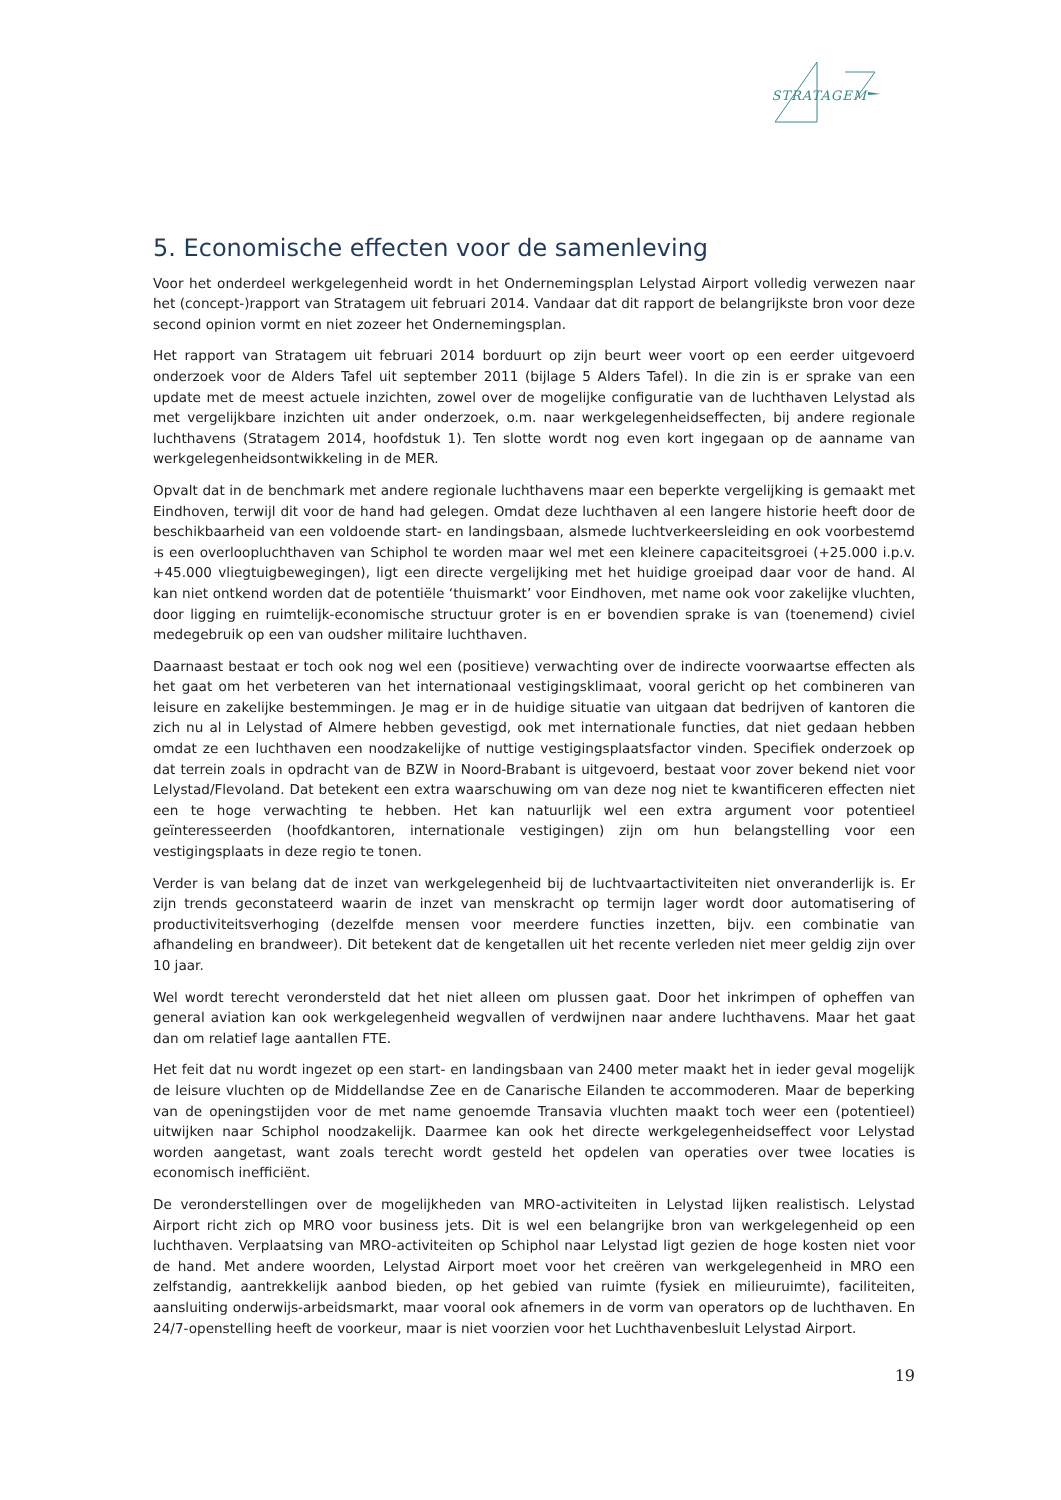STRATAGEM
5. Economische effecten voor de samenleving
Voor het onderdeel werkgelegenheid wordt in het Ondernemingsplan Lelystad Airport volledig verwezen naar het (concept-)rapport van Stratagem uit februari 2014. Vandaar dat dit rapport de belangrijkste bron voor deze second opinion vormt en niet zozeer het Ondernemingsplan.
Het rapport van Stratagem uit februari 2014 borduurt op zijn beurt weer voort op een eerder uitgevoerd onderzoek voor de Alders Tafel uit september 2011 (bijlage 5 Alders Tafel). In die zin is er sprake van een update met de meest actuele inzichten, zowel over de mogelijke configuratie van de luchthaven Lelystad als met vergelijkbare inzichten uit ander onderzoek, o.m. naar werkgelegenheidseffecten, bij andere regionale luchthavens (Stratagem 2014, hoofdstuk 1). Ten slotte wordt nog even kort ingegaan op de aanname van werkgelegenheidsontwikkeling in de MER.
Opvalt dat in de benchmark met andere regionale luchthavens maar een beperkte vergelijking is gemaakt met Eindhoven, terwijl dit voor de hand had gelegen. Omdat deze luchthaven al een langere historie heeft door de beschikbaarheid van een voldoende start- en landingsbaan, alsmede luchtverkeersleiding en ook voorbestemd is een overloopluchthaven van Schiphol te worden maar wel met een kleinere capaciteitsgroei (+25.000 i.p.v. +45.000 vliegtuigbewegingen), ligt een directe vergelijking met het huidige groeipad daar voor de hand. Al kan niet ontkend worden dat de potentiële ‘thuismarkt’ voor Eindhoven, met name ook voor zakelijke vluchten, door ligging en ruimtelijk-economische structuur groter is en er bovendien sprake is van (toenemend) civiel medegebruik op een van oudsher militaire luchthaven.
Daarnaast bestaat er toch ook nog wel een (positieve) verwachting over de indirecte voorwaartse effecten als het gaat om het verbeteren van het internationaal vestigingsklimaat, vooral gericht op het combineren van leisure en zakelijke bestemmingen. Je mag er in de huidige situatie van uitgaan dat bedrijven of kantoren die zich nu al in Lelystad of Almere hebben gevestigd, ook met internationale functies, dat niet gedaan hebben omdat ze een luchthaven een noodzakelijke of nuttige vestigingsplaatsfactor vinden. Specifiek onderzoek op dat terrein zoals in opdracht van de BZW in Noord-Brabant is uitgevoerd, bestaat voor zover bekend niet voor Lelystad/Flevoland. Dat betekent een extra waarschuwing om van deze nog niet te kwantificeren effecten niet een te hoge verwachting te hebben. Het kan natuurlijk wel een extra argument voor potentieel geïnteresseerden (hoofdkantoren, internationale vestigingen) zijn om hun belangstelling voor een vestigingsplaats in deze regio te tonen.
Verder is van belang dat de inzet van werkgelegenheid bij de luchtvaartactiviteiten niet onveranderlijk is. Er zijn trends geconstateerd waarin de inzet van menskracht op termijn lager wordt door automatisering of productiviteitsverhoging (dezelfde mensen voor meerdere functies inzetten, bijv. een combinatie van afhandeling en brandweer). Dit betekent dat de kengetallen uit het recente verleden niet meer geldig zijn over 10 jaar.
Wel wordt terecht verondersteld dat het niet alleen om plussen gaat. Door het inkrimpen of opheffen van general aviation kan ook werkgelegenheid wegvallen of verdwijnen naar andere luchthavens. Maar het gaat dan om relatief lage aantallen FTE.
Het feit dat nu wordt ingezet op een start- en landingsbaan van 2400 meter maakt het in ieder geval mogelijk de leisure vluchten op de Middellandse Zee en de Canarische Eilanden te accommoderen. Maar de beperking van de openingstijden voor de met name genoemde Transavia vluchten maakt toch weer een (potentieel) uitwijken naar Schiphol noodzakelijk. Daarmee kan ook het directe werkgelegenheidseffect voor Lelystad worden aangetast, want zoals terecht wordt gesteld het opdelen van operaties over twee locaties is economisch inefficiënt.
De veronderstellingen over de mogelijkheden van MRO-activiteiten in Lelystad lijken realistisch. Lelystad Airport richt zich op MRO voor business jets. Dit is wel een belangrijke bron van werkgelegenheid op een luchthaven. Verplaatsing van MRO-activiteiten op Schiphol naar Lelystad ligt gezien de hoge kosten niet voor de hand. Met andere woorden, Lelystad Airport moet voor het creëren van werkgelegenheid in MRO een zelfstandig, aantrekkelijk aanbod bieden, op het gebied van ruimte (fysiek en milieuruimte), faciliteiten, aansluiting onderwijs-arbeidsmarkt, maar vooral ook afnemers in de vorm van operators op de luchthaven. En 24/7-openstelling heeft de voorkeur, maar is niet voorzien voor het Luchthavenbesluit Lelystad Airport.
19